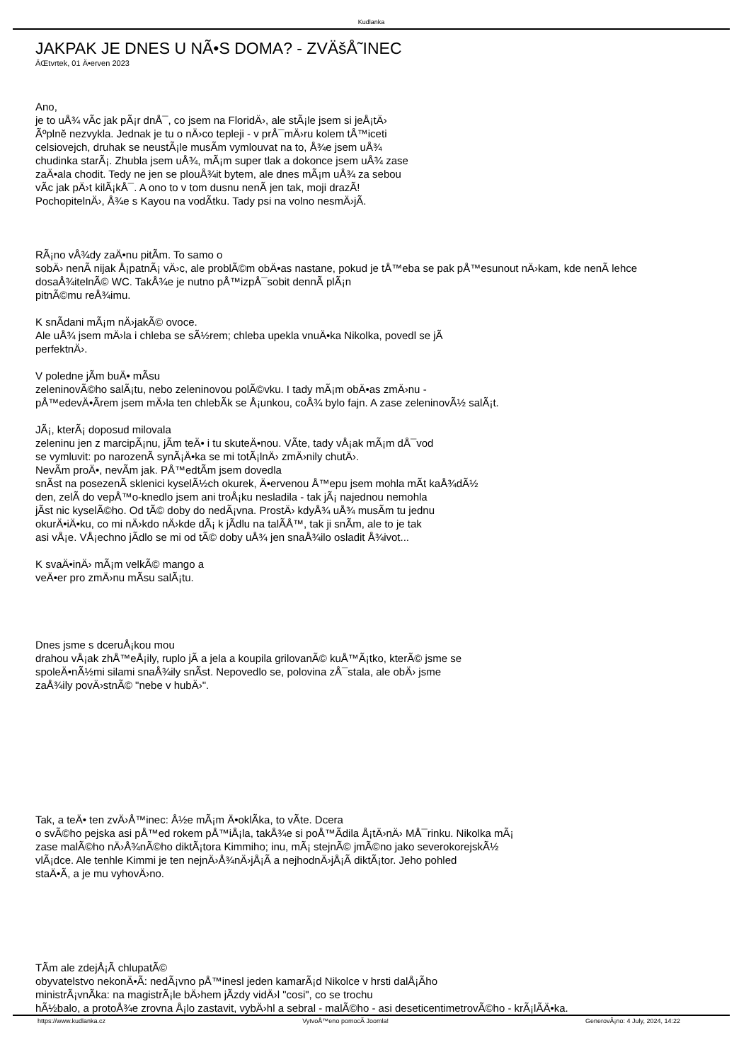Kudlanka
JAKPAK JE DNES U NÃ•S DOMA? - ZVÄšÅ˜INEC
ÄŒtvrtek, 01 Ä•erven 2023
Ano,
je to uÅ¾ vÃ­c jak pÃ¡r dnÅ¯, co jsem na FloridÄ›, ale stÃ¡le jsem si jeÅ¡tÄ›
Ãºplně nezvykla. Jednak je tu o nÄ›co tepleji - v prÅ¯mÄ›ru kolem tÅ™iceti
celsiovejch, druhak se neustÃ¡le musÃ­m vymlouvat na to, Å¾e jsem uÅ¾
chudinka starÃ¡. Zhubla jsem uÅ¾, mÃ¡m super tlak a dokonce jsem uÅ¾ zase
zaÄ•ala chodit. Tedy ne jen se plouÅ¾it bytem, ale dnes mÃ¡m uÅ¾ za sebou
vÃ­c jak pÄ›t kilÃ¡kÅ¯. A ono to v tom dusnu nenÃ­ jen tak, moji drazÃ­!
PochopitelnÄ›, Å¾e s Kayou na vodÃ­tku. Tady psi na volno nesmÄ›jÃ­.
RÃ¡no vÅ¾dy zaÄ•nu pitÃ­m. To samo o
sobÄ› nenÃ­ nijak Å¡patnÃ¡ vÄ›c, ale problÃ©m obÄ•as nastane, pokud je tÅ™eba se pak pÅ™esunout nÄ›kam, kde nenÃ­ lehce
dosaÅ¾itelnÃ© WC. TakÅ¾e je nutno pÅ™izpÅ¯sobit dennÃ­ plÃ¡n
pitnÃ©mu reÅ¾imu.
K snÃ­dani mÃ¡m nÄ›jakÃ© ovoce.
Ale uÅ¾ jsem mÄ›la i chleba se sÃ½rem; chleba upekla vnuÄ•ka Nikolka, povedl se jÃ­
perfektnÄ›.
V poledne jÃ­m buÄ• mÃ­su
zeleninovÃ©ho salÃ¡tu, nebo zeleninovou polÃ©vku. I tady mÃ¡m obÄ•as zmÄ›nu -
pÅ™edevÄ•Ã­rem jsem mÄ›la ten chlebÃ­k se Å¡unkou, coÅ¾ bylo fajn. A zase zeleninovÃ½ salÃ¡t.
JÃ¡, kterÃ¡ doposud milovala
zeleninu jen z marcipÃ¡nu, jÃ­m teÄ• i tu skuteÄ•nou. VÃ­te, tady vÅ¡ak mÃ¡m dÅ¯vod
se vymluvit: po narozenÃ­ synÃ¡Ä•ka se mi totÃ¡lnÄ› zmÄ›nily chutÄ›.
NevÃ­m proÄ•, nevÃ­m jak. PÅ™edtÃ­m jsem dovedla
snÃ­st na posezenÃ­ sklenici kyselÃ½ch okurek, Ä•ervenou Å™epu jsem mohla mÃ­t kaÅ¾dÃ½
den, zelÃ­ do vepÅ™o-knedlo jsem ani troÅ¡ku nesladila - tak jÃ¡ najednou nemohla
jÃ­st nic kyselÃ©ho. Od tÃ© doby do nedÃ¡vna. ProstÄ› kdyÅ¾ uÅ¾ musÃ­m tu jednu
okurÄ•iÄ•ku, co mi nÄ›kdo nÄ›kde dÃ¡ k jÃ­dlu na talÃ­Å™, tak ji snÃ­m, ale to je tak
asi vÅ¡e. VÅ¡echno jÃ­dlo se mi od tÃ© doby uÅ¾ jen snaÅ¾ilo osladit Å¾ivot...
K svaÄ•inÄ› mÃ¡m velkÃ© mango a
veÄ•er pro zmÄ›nu mÃ­su salÃ¡tu.
Dnes jsme s dceruÅ¡kou mou
drahou vÅ¡ak zhÅ™eÅ¡ily, ruplo jÃ­ a jela a koupila grilovanÃ© kuÅ™Ã¡tko, kterÃ© jsme se
spoleÄ•nÃ½mi silami snaÅ¾ily snÃ­st. Nepovedlo se, polovina zÅ¯stala, ale obÄ› jsme
zaÅ¾ily povÄ›stnÃ© "nebe v hubÄ›".
Tak, a teÄ• ten zvÄ›Å™inec: Å½e mÃ¡m Ä•oklÃ­ka, to vÃ­te. Dcera
o svÃ©ho pejska asi pÅ™ed rokem pÅ™iÅ¡la, takÅ¾e si poÅ™Ã­dila Å¡tÄ›nÄ› MÅ¯rinku. Nikolka mÃ¡
zase malÃ©ho nÄ›Å¾nÃ©ho diktÃ¡tora Kimmiho; inu, mÃ¡ stejnÃ© jmÃ©no jako severokorejskÃ½
vlÃ¡dce. Ale tenhle Kimmi je ten nejnÄ›Å¾nÄ›jÅ¡Ã­ a nejhodnÄ›jÅ¡Ã­ diktÃ¡tor. Jeho pohled
staÄ•Ã­, a je mu vyhovÄ›no.
TÃ­m ale zdejÅ¡Ã­ chlupatÃ©
obyvatelstvo nekonÄ•Ã­: nedÃ¡vno pÅ™inesl jeden kamarÃ¡d Nikolce v hrsti dalÅ¡Ã­ho
ministrÃ¡vnÃ­ka: na magistrÃ¡le bÄ›hem jÃ­zdy vidÄ›l "cosi", co se trochu
hÃ½balo, a protoÅ¾e zrovna Å¡lo zastavit, vybÄ›hl a sebral - malÃ©ho - asi deseticentimetrovÃ©ho - krÃ¡lÃ­Ä•ka.
https://www.kudlanka.cz VytvoÅ™eno pomocÃ­ Joomla! GenerovÃ¡no: 4 July, 2024, 14:22